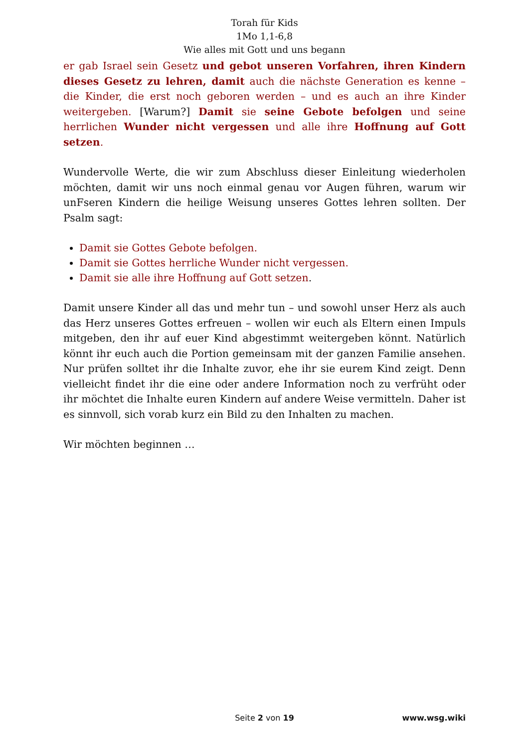Torah für Kids
1Mo 1,1-6,8
Wie alles mit Gott und uns begann
er gab Israel sein Gesetz und gebot unseren Vorfahren, ihren Kindern dieses Gesetz zu lehren, damit auch die nächste Generation es kenne – die Kinder, die erst noch geboren werden – und es auch an ihre Kinder weitergeben. [Warum?] Damit sie seine Gebote befolgen und seine herrlichen Wunder nicht vergessen und alle ihre Hoffnung auf Gott setzen.
Wundervolle Werte, die wir zum Abschluss dieser Einleitung wiederholen möchten, damit wir uns noch einmal genau vor Augen führen, warum wir unFseren Kindern die heilige Weisung unseres Gottes lehren sollten. Der Psalm sagt:
Damit sie Gottes Gebote befolgen.
Damit sie Gottes herrliche Wunder nicht vergessen.
Damit sie alle ihre Hoffnung auf Gott setzen.
Damit unsere Kinder all das und mehr tun – und sowohl unser Herz als auch das Herz unseres Gottes erfreuen – wollen wir euch als Eltern einen Impuls mitgeben, den ihr auf euer Kind abgestimmt weitergeben könnt. Natürlich könnt ihr euch auch die Portion gemeinsam mit der ganzen Familie ansehen. Nur prüfen solltet ihr die Inhalte zuvor, ehe ihr sie eurem Kind zeigt. Denn vielleicht findet ihr die eine oder andere Information noch zu verfrüht oder ihr möchtet die Inhalte euren Kindern auf andere Weise vermitteln. Daher ist es sinnvoll, sich vorab kurz ein Bild zu den Inhalten zu machen.
Wir möchten beginnen …
Seite 2 von 19
www.wsg.wiki